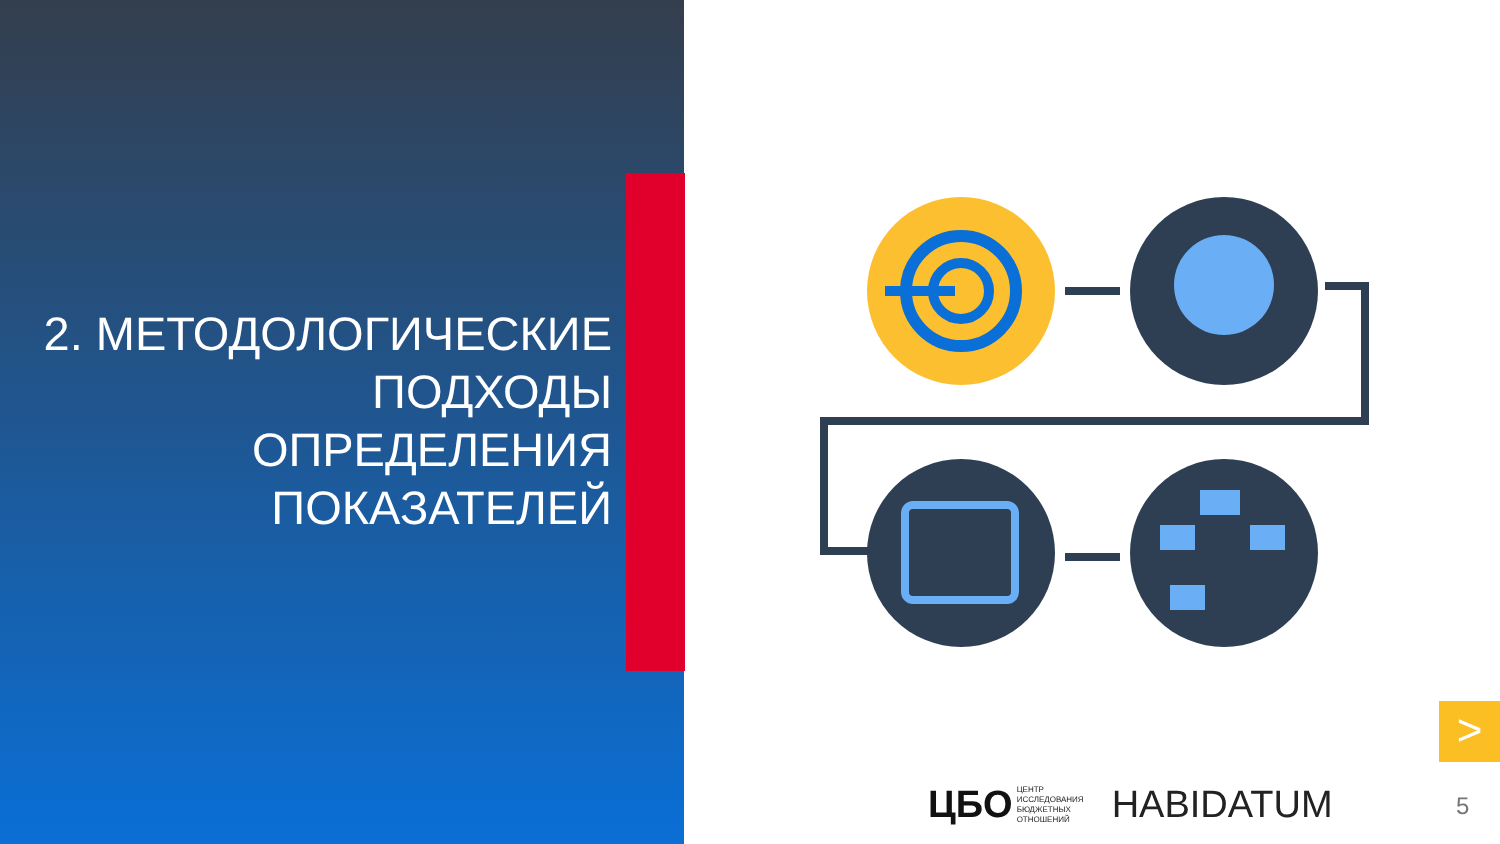2. МЕТОДОЛОГИЧЕСКИЕ
ПОДХОДЫ
ОПРЕДЕЛЕНИЯ
ПОКАЗАТЕЛЕЙ
>
ЦБО
ЦЕНТР
ИССЛЕДОВАНИЯ
БЮДЖЕТНЫХ
ОТНОШЕНИЙ
HABIDATUM
5